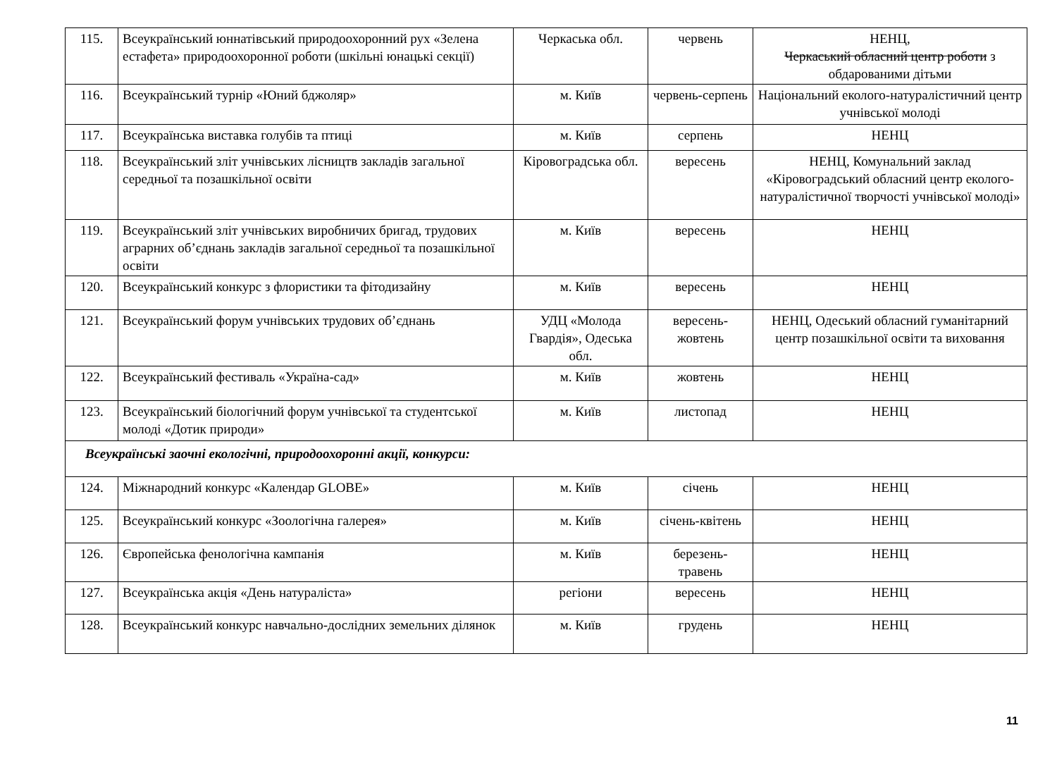| 115. | Всеукраїнський юннатівський природоохоронний рух «Зелена естафета» природоохоронної роботи (шкільні юнацькі секції) | Черкаська обл. | червень | НЕНЦ, Черкаський обласний центр роботи з обдарованими дітьми |
| 116. | Всеукраїнський турнір «Юний бджоляр» | м. Київ | червень-серпень | Національний еколого-натуралістичний центр учнівської молоді |
| 117. | Всеукраїнська виставка голубів та птиці | м. Київ | серпень | НЕНЦ |
| 118. | Всеукраїнський зліт учнівських лісництв закладів загальної середньої та позашкільної освіти | Кіровоградська обл. | вересень | НЕНЦ, Комунальний заклад «Кіровоградський обласний центр еколого-натуралістичної творчості учнівської молоді» |
| 119. | Всеукраїнський зліт учнівських виробничих бригад, трудових аграрних об’єднань закладів загальної середньої та позашкільної освіти | м. Київ | вересень | НЕНЦ |
| 120. | Всеукраїнський конкурс з флористики та фітодизайну | м. Київ | вересень | НЕНЦ |
| 121. | Всеукраїнський форум учнівських трудових об’єднань | УДЦ «Молода Гвардія», Одеська обл. | вересень-жовтень | НЕНЦ, Одеський обласний гуманітарний центр позашкільної освіти та виховання |
| 122. | Всеукраїнський фестиваль «Україна-сад» | м. Київ | жовтень | НЕНЦ |
| 123. | Всеукраїнський біологічний форум учнівської та студентської молоді «Дотик природи» | м. Київ | листопад | НЕНЦ |
| Всеукраїнські заочні екологічні, природоохоронні акції, конкурси: | | | | |
| 124. | Міжнародний конкурс «Календар GLOBE» | м. Київ | січень | НЕНЦ |
| 125. | Всеукраїнський конкурс «Зоологічна галерея» | м. Київ | січень-квітень | НЕНЦ |
| 126. | Європейська фенологічна кампанія | м. Київ | березень-травень | НЕНЦ |
| 127. | Всеукраїнська акція «День натураліста» | регіони | вересень | НЕНЦ |
| 128. | Всеукраїнський конкурс навчально-дослідних земельних ділянок | м. Київ | грудень | НЕНЦ |
11